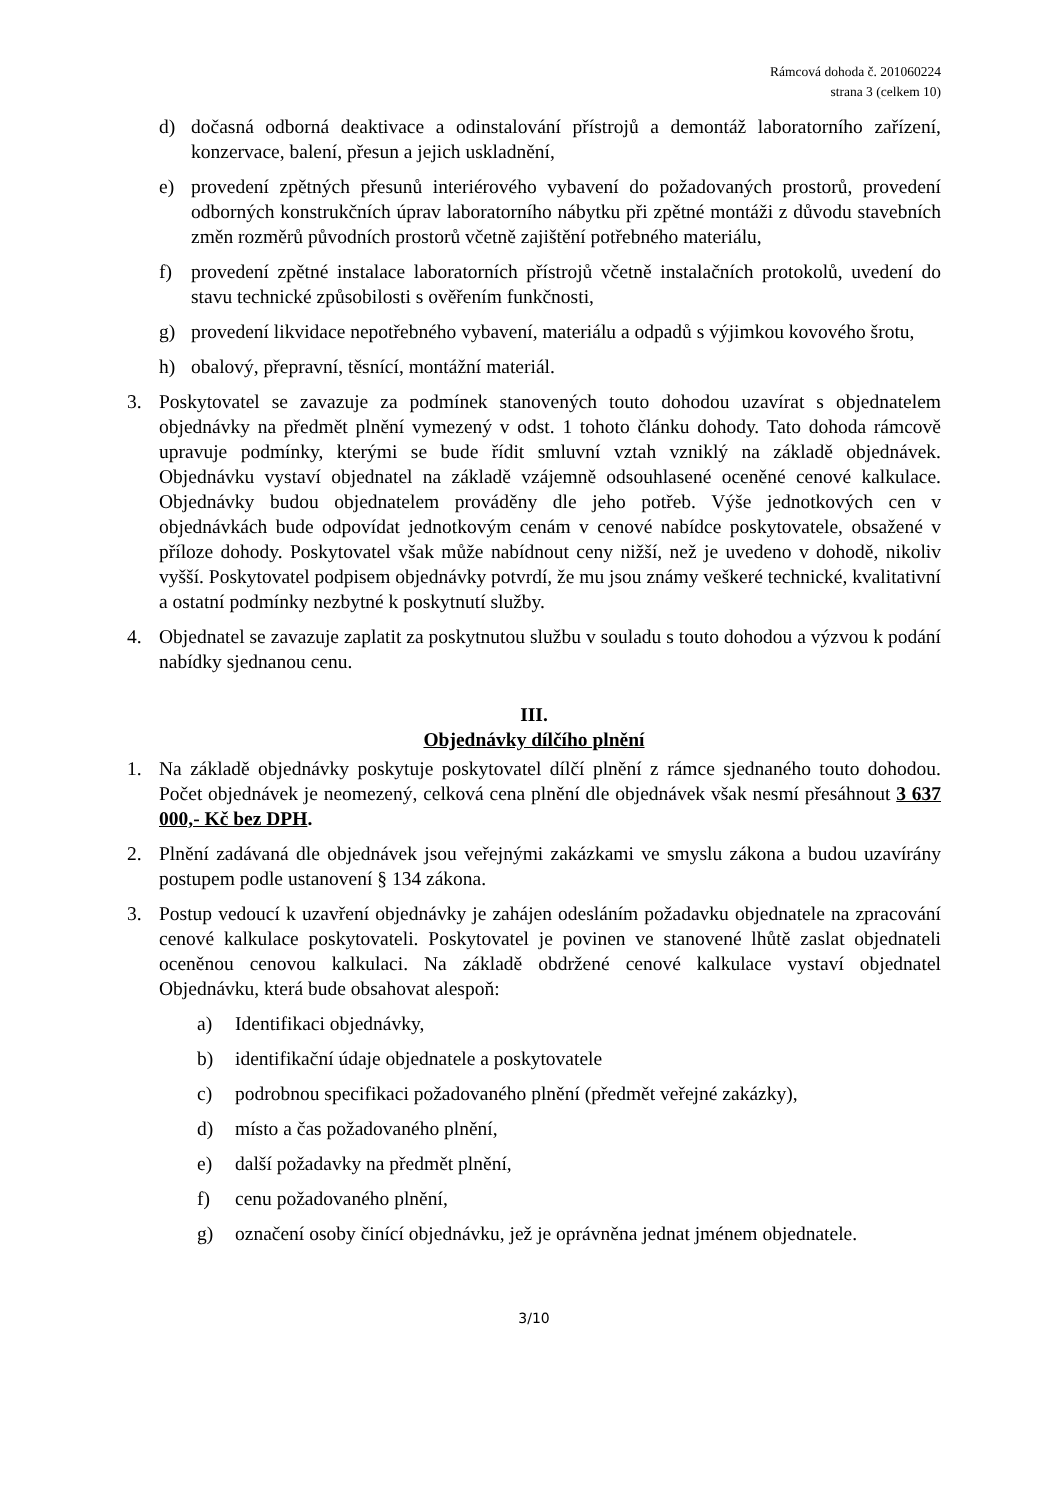Rámcová dohoda č. 201060224
strana 3 (celkem 10)
d) dočasná odborná deaktivace a odinstalování přístrojů a demontáž laboratorního zařízení, konzervace, balení, přesun a jejich uskladnění,
e) provedení zpětných přesunů interiérového vybavení do požadovaných prostorů, provedení odborných konstrukčních úprav laboratorního nábytku při zpětné montáži z důvodu stavebních změn rozměrů původních prostorů včetně zajištění potřebného materiálu,
f) provedení zpětné instalace laboratorních přístrojů včetně instalačních protokolů, uvedení do stavu technické způsobilosti s ověřením funkčnosti,
g) provedení likvidace nepotřebného vybavení, materiálu a odpadů s výjimkou kovového šrotu,
h) obalový, přepravní, těsnící, montážní materiál.
3. Poskytovatel se zavazuje za podmínek stanovených touto dohodou uzavírat s objednatelem objednávky na předmět plnění vymezený v odst. 1 tohoto článku dohody. Tato dohoda rámcově upravuje podmínky, kterými se bude řídit smluvní vztah vzniklý na základě objednávek. Objednávku vystaví objednatel na základě vzájemně odsouhlasené oceněné cenové kalkulace. Objednávky budou objednatelem prováděny dle jeho potřeb. Výše jednotkových cen v objednávkách bude odpovídat jednotkovým cenám v cenové nabídce poskytovatele, obsažené v příloze dohody. Poskytovatel však může nabídnout ceny nižší, než je uvedeno v dohodě, nikoliv vyšší. Poskytovatel podpisem objednávky potvrdí, že mu jsou známy veškeré technické, kvalitativní a ostatní podmínky nezbytné k poskytnutí služby.
4. Objednatel se zavazuje zaplatit za poskytnutou službu v souladu s touto dohodou a výzvou k podání nabídky sjednanou cenu.
III.
Objednávky dílčího plnění
1. Na základě objednávky poskytuje poskytovatel dílčí plnění z rámce sjednaného touto dohodou. Počet objednávek je neomezený, celková cena plnění dle objednávek však nesmí přesáhnout 3 637 000,- Kč bez DPH.
2. Plnění zadávaná dle objednávek jsou veřejnými zakázkami ve smyslu zákona a budou uzavírány postupem podle ustanovení § 134 zákona.
3. Postup vedoucí k uzavření objednávky je zahájen odesláním požadavku objednatele na zpracování cenové kalkulace poskytovateli. Poskytovatel je povinen ve stanovené lhůtě zaslat objednateli oceněnou cenovou kalkulaci. Na základě obdržené cenové kalkulace vystaví objednatel Objednávku, která bude obsahovat alespoň:
a) Identifikaci objednávky,
b) identifikační údaje objednatele a poskytovatele
c) podrobnou specifikaci požadovaného plnění (předmět veřejné zakázky),
d) místo a čas požadovaného plnění,
e) další požadavky na předmět plnění,
f) cenu požadovaného plnění,
g) označení osoby činící objednávku, jež je oprávněna jednat jménem objednatele.
3/10